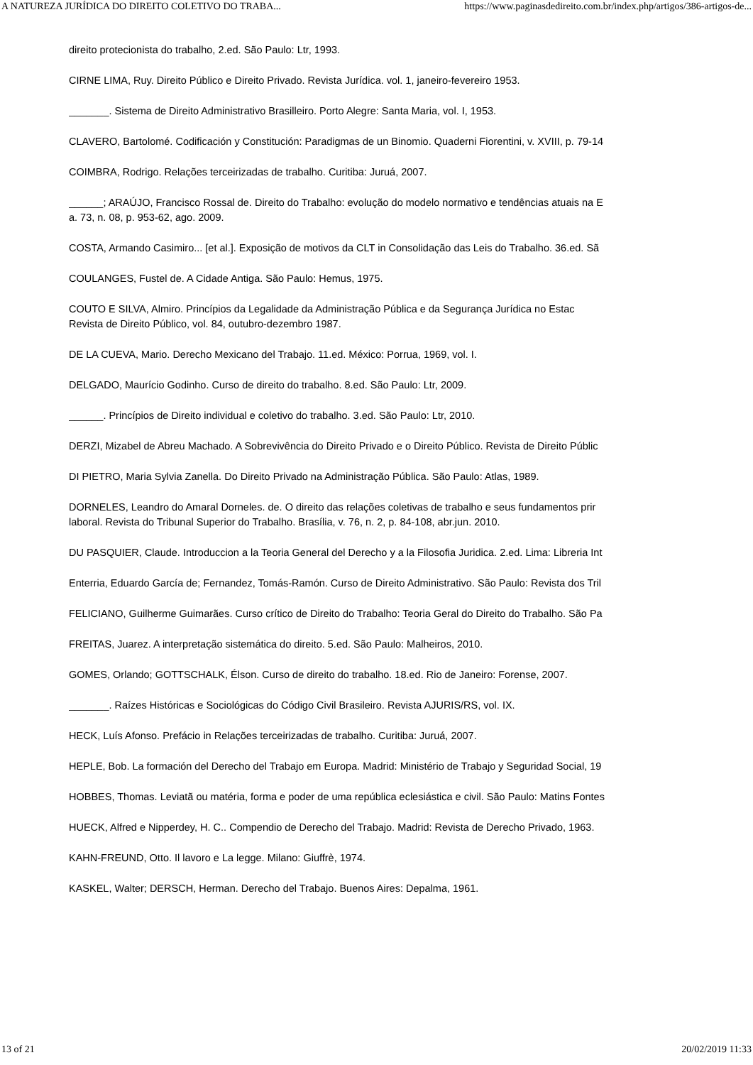A NATUREZA JURÍDICA DO DIREITO COLETIVO DO TRABA... https://www.paginasdedireito.com.br/index.php/artigos/386-artigos-de...
direito protecionista do trabalho, 2.ed. São Paulo: Ltr, 1993.
CIRNE LIMA, Ruy. Direito Público e Direito Privado. Revista Jurídica. vol. 1, janeiro-fevereiro 1953.
_______. Sistema de Direito Administrativo Brasilleiro. Porto Alegre: Santa Maria, vol. I, 1953.
CLAVERO, Bartolomé. Codificación y Constitución: Paradigmas de un Binomio. Quaderni Fiorentini, v. XVIII, p. 79-14
COIMBRA, Rodrigo. Relações terceirizadas de trabalho. Curitiba: Juruá, 2007.
______; ARAÚJO, Francisco Rossal de. Direito do Trabalho: evolução do modelo normativo e tendências atuais na E
a. 73, n. 08, p. 953-62, ago. 2009.
COSTA, Armando Casimiro... [et al.]. Exposição de motivos da CLT in Consolidação das Leis do Trabalho. 36.ed. Sã
COULANGES, Fustel de. A Cidade Antiga. São Paulo: Hemus, 1975.
COUTO E SILVA, Almiro. Princípios da Legalidade da Administração Pública e da Segurança Jurídica no Estac
Revista de Direito Público, vol. 84, outubro-dezembro 1987.
DE LA CUEVA, Mario. Derecho Mexicano del Trabajo. 11.ed. México: Porrua, 1969, vol. I.
DELGADO, Maurício Godinho. Curso de direito do trabalho. 8.ed. São Paulo: Ltr, 2009.
______. Princípios de Direito individual e coletivo do trabalho. 3.ed. São Paulo: Ltr, 2010.
DERZI, Mizabel de Abreu Machado. A Sobrevivência do Direito Privado e o Direito Público. Revista de Direito Públic
DI PIETRO, Maria Sylvia Zanella. Do Direito Privado na Administração Pública. São Paulo: Atlas, 1989.
DORNELES, Leandro do Amaral Dorneles. de. O direito das relações coletivas de trabalho e seus fundamentos prir
laboral. Revista do Tribunal Superior do Trabalho. Brasília, v. 76, n. 2, p. 84-108, abr.jun. 2010.
DU PASQUIER, Claude. Introduccion a la Teoria General del Derecho y a la Filosofia Juridica. 2.ed. Lima: Libreria Int
Enterria, Eduardo García de; Fernandez, Tomás-Ramón. Curso de Direito Administrativo. São Paulo: Revista dos Tril
FELICIANO, Guilherme Guimarães. Curso crítico de Direito do Trabalho: Teoria Geral do Direito do Trabalho. São Pa
FREITAS, Juarez. A interpretação sistemática do direito. 5.ed. São Paulo: Malheiros, 2010.
GOMES, Orlando; GOTTSCHALK, Élson. Curso de direito do trabalho. 18.ed. Rio de Janeiro: Forense, 2007.
_______. Raízes Históricas e Sociológicas do Código Civil Brasileiro. Revista AJURIS/RS, vol. IX.
HECK, Luís Afonso. Prefácio in Relações terceirizadas de trabalho. Curitiba: Juruá, 2007.
HEPLE, Bob. La formación del Derecho del Trabajo em Europa. Madrid: Ministério de Trabajo y Seguridad Social, 19
HOBBES, Thomas. Leviatã ou matéria, forma e poder de uma república eclesiástica e civil. São Paulo: Matins Fontes
HUECK, Alfred e Nipperdey, H. C.. Compendio de Derecho del Trabajo. Madrid: Revista de Derecho Privado, 1963.
KAHN-FREUND, Otto. Il lavoro e La legge. Milano: Giuffrè, 1974.
KASKEL, Walter; DERSCH, Herman. Derecho del Trabajo. Buenos Aires: Depalma, 1961.
13 of 21 20/02/2019 11:33